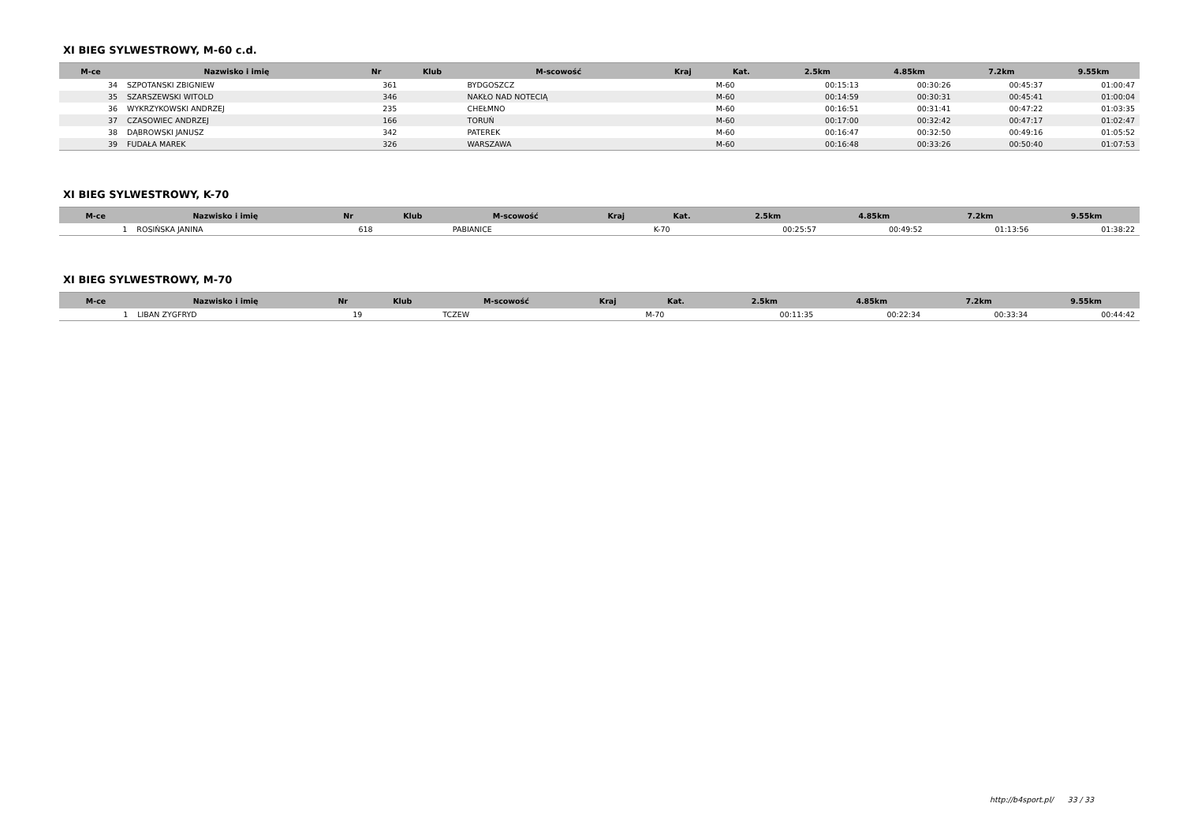XI BIEG SYLWESTROWY, M-60 c.d.
| M-ce | Nazwisko i imię | Nr | Klub | M-scowość | Kraj | Kat. | 2.5km | 4.85km | 7.2km | 9.55km |
| --- | --- | --- | --- | --- | --- | --- | --- | --- | --- | --- |
| 34 | SZPOTANSKI ZBIGNIEW | 361 | | BYDGOSZCZ | | M-60 | 00:15:13 | 00:30:26 | 00:45:37 | 01:00:47 |
| 35 | SZARSZEWSKI WITOLD | 346 | | NAKŁO NAD NOTECIĄ | | M-60 | 00:14:59 | 00:30:31 | 00:45:41 | 01:00:04 |
| 36 | WYKRZYKOWSKI ANDRZEJ | 235 | | CHEŁMNO | | M-60 | 00:16:51 | 00:31:41 | 00:47:22 | 01:03:35 |
| 37 | CZASOWIEC ANDRZEJ | 166 | | TORUŃ | | M-60 | 00:17:00 | 00:32:42 | 00:47:17 | 01:02:47 |
| 38 | DĄBROWSKI JANUSZ | 342 | | PATEREK | | M-60 | 00:16:47 | 00:32:50 | 00:49:16 | 01:05:52 |
| 39 | FUDAŁA MAREK | 326 | | WARSZAWA | | M-60 | 00:16:48 | 00:33:26 | 00:50:40 | 01:07:53 |
XI BIEG SYLWESTROWY, K-70
| M-ce | Nazwisko i imię | Nr | Klub | M-scowość | Kraj | Kat. | 2.5km | 4.85km | 7.2km | 9.55km |
| --- | --- | --- | --- | --- | --- | --- | --- | --- | --- | --- |
| 1 | ROSIŃSKA JANINA | 618 | | PABIANICE | | K-70 | 00:25:57 | 00:49:52 | 01:13:56 | 01:38:22 |
XI BIEG SYLWESTROWY, M-70
| M-ce | Nazwisko i imię | Nr | Klub | M-scowość | Kraj | Kat. | 2.5km | 4.85km | 7.2km | 9.55km |
| --- | --- | --- | --- | --- | --- | --- | --- | --- | --- | --- |
| 1 | LIBAN ZYGFRYD | 19 | | TCZEW | | M-70 | 00:11:35 | 00:22:34 | 00:33:34 | 00:44:42 |
http://b4sport.pl/ 33 / 33